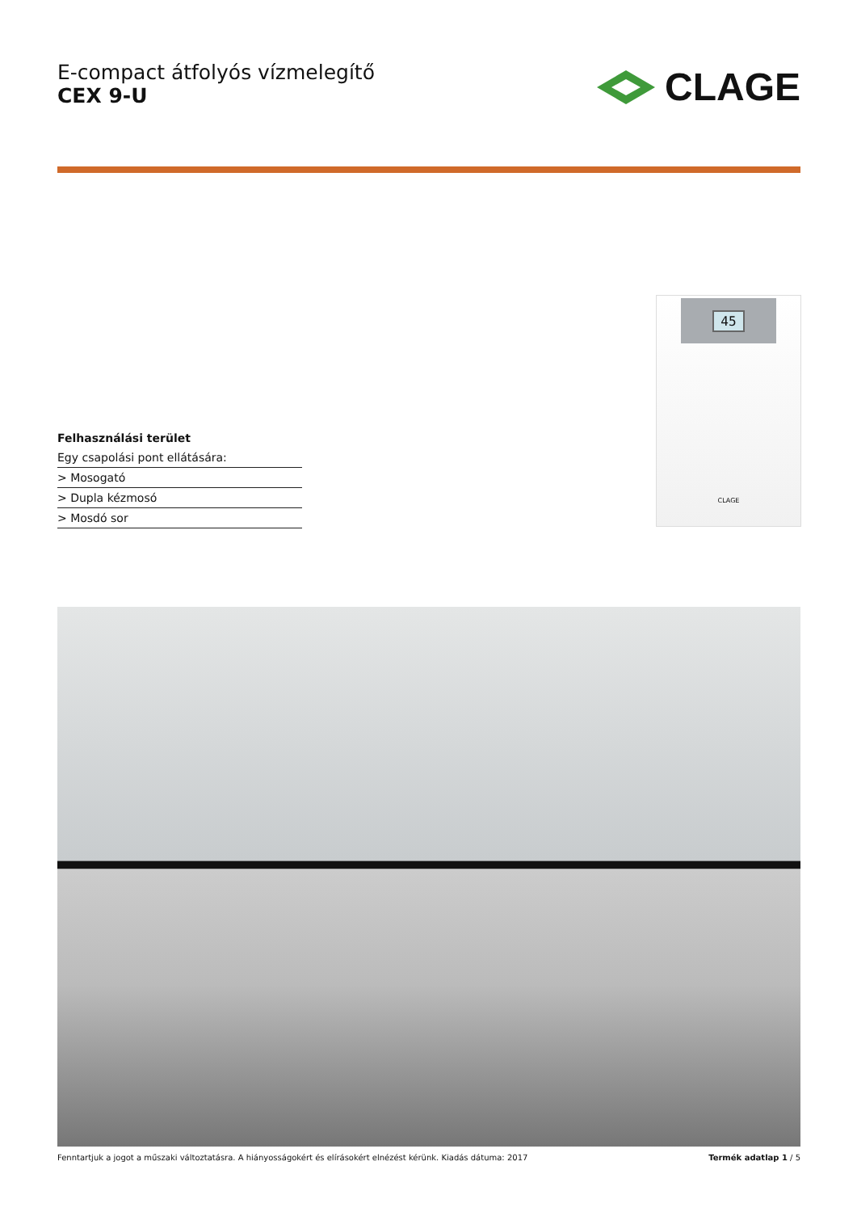E-compact átfolyós vízmelegítő
CEX 9-U
CLAGE
45
CLAGE
Felhasználási terület
Egy csapolási pont ellátására:
> Mosogató
> Dupla kézmosó
> Mosdó sor
Fenntartjuk a jogot a műszaki változtatásra. A hiányosságokért és elírásokért elnézést kérünk. Kiadás dátuma: 2017 Termék adatlap 1 / 5